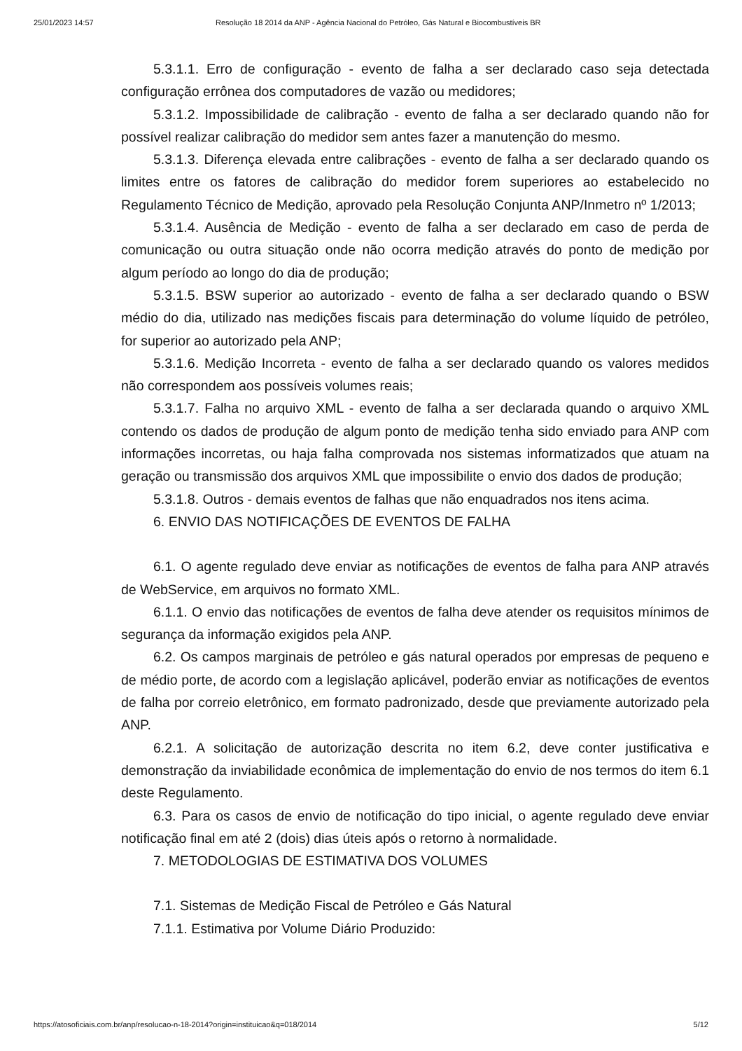25/01/2023 14:57 Resolução 18 2014 da ANP - Agência Nacional do Petróleo, Gás Natural e Biocombustíveis BR
5.3.1.1. Erro de configuração - evento de falha a ser declarado caso seja detectada configuração errônea dos computadores de vazão ou medidores;
5.3.1.2. Impossibilidade de calibração - evento de falha a ser declarado quando não for possível realizar calibração do medidor sem antes fazer a manutenção do mesmo.
5.3.1.3. Diferença elevada entre calibrações - evento de falha a ser declarado quando os limites entre os fatores de calibração do medidor forem superiores ao estabelecido no Regulamento Técnico de Medição, aprovado pela Resolução Conjunta ANP/Inmetro nº 1/2013;
5.3.1.4. Ausência de Medição - evento de falha a ser declarado em caso de perda de comunicação ou outra situação onde não ocorra medição através do ponto de medição por algum período ao longo do dia de produção;
5.3.1.5. BSW superior ao autorizado - evento de falha a ser declarado quando o BSW médio do dia, utilizado nas medições fiscais para determinação do volume líquido de petróleo, for superior ao autorizado pela ANP;
5.3.1.6. Medição Incorreta - evento de falha a ser declarado quando os valores medidos não correspondem aos possíveis volumes reais;
5.3.1.7. Falha no arquivo XML - evento de falha a ser declarada quando o arquivo XML contendo os dados de produção de algum ponto de medição tenha sido enviado para ANP com informações incorretas, ou haja falha comprovada nos sistemas informatizados que atuam na geração ou transmissão dos arquivos XML que impossibilite o envio dos dados de produção;
5.3.1.8. Outros - demais eventos de falhas que não enquadrados nos itens acima.
6. ENVIO DAS NOTIFICAÇÕES DE EVENTOS DE FALHA
6.1. O agente regulado deve enviar as notificações de eventos de falha para ANP através de WebService, em arquivos no formato XML.
6.1.1. O envio das notificações de eventos de falha deve atender os requisitos mínimos de segurança da informação exigidos pela ANP.
6.2. Os campos marginais de petróleo e gás natural operados por empresas de pequeno e de médio porte, de acordo com a legislação aplicável, poderão enviar as notificações de eventos de falha por correio eletrônico, em formato padronizado, desde que previamente autorizado pela ANP.
6.2.1. A solicitação de autorização descrita no item 6.2, deve conter justificativa e demonstração da inviabilidade econômica de implementação do envio de nos termos do item 6.1 deste Regulamento.
6.3. Para os casos de envio de notificação do tipo inicial, o agente regulado deve enviar notificação final em até 2 (dois) dias úteis após o retorno à normalidade.
7. METODOLOGIAS DE ESTIMATIVA DOS VOLUMES
7.1. Sistemas de Medição Fiscal de Petróleo e Gás Natural
7.1.1. Estimativa por Volume Diário Produzido:
https://atosoficiais.com.br/anp/resolucao-n-18-2014?origin=instituicao&q=018/2014 5/12